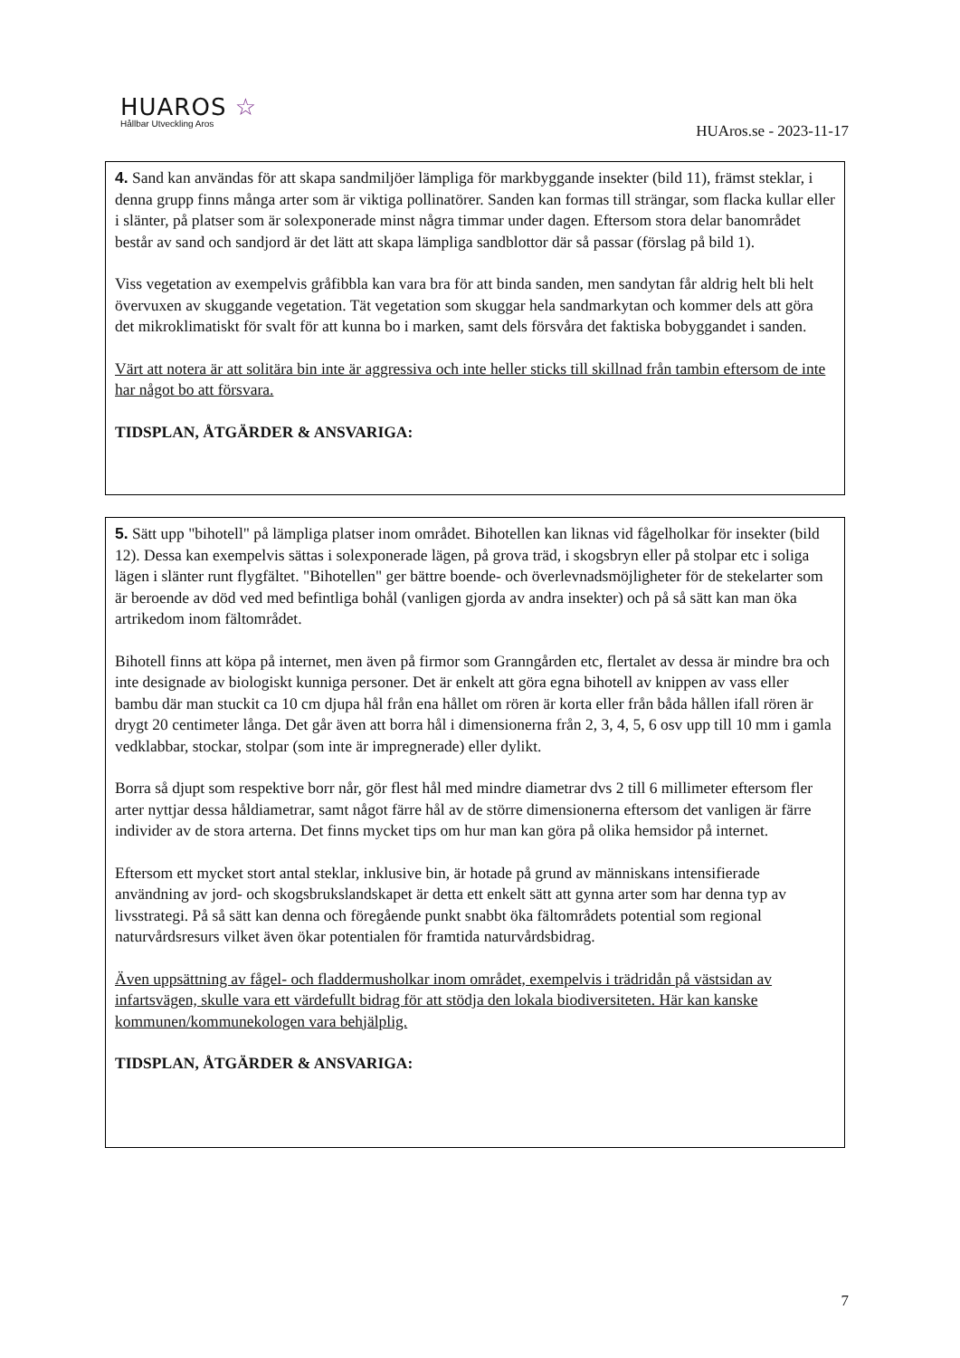HUAROS ☆
Hållbar Utveckling Aros
HUAros.se - 2023-11-17
4. Sand kan användas för att skapa sandmiljöer lämpliga för markbyggande insekter (bild 11), främst steklar, i denna grupp finns många arter som är viktiga pollinatörer. Sanden kan formas till strängar, som flacka kullar eller i slänter, på platser som är solexponerade minst några timmar under dagen. Eftersom stora delar banområdet består av sand och sandjord är det lätt att skapa lämpliga sandblottor där så passar (förslag på bild 1).
Viss vegetation av exempelvis gråfibbla kan vara bra för att binda sanden, men sandytan får aldrig helt bli helt övervuxen av skuggande vegetation. Tät vegetation som skuggar hela sandmarkytan och kommer dels att göra det mikroklimatiskt för svalt för att kunna bo i marken, samt dels försvåra det faktiska bobyggandet i sanden.
Värt att notera är att solitära bin inte är aggressiva och inte heller sticks till skillnad från tambin eftersom de inte har något bo att försvara.
TIDSPLAN, ÅTGÄRDER & ANSVARIGA:
5. Sätt upp "bihotell" på lämpliga platser inom området. Bihotellen kan liknas vid fågelholkar för insekter (bild 12). Dessa kan exempelvis sättas i solexponerade lägen, på grova träd, i skogsbryn eller på stolpar etc i soliga lägen i slänter runt flygfältet. "Bihotellen" ger bättre boende- och överlevnadsmöjligheter för de stekelarter som är beroende av död ved med befintliga bohål (vanligen gjorda av andra insekter) och på så sätt kan man öka artrikedom inom fältområdet.
Bihotell finns att köpa på internet, men även på firmor som Granngården etc, flertalet av dessa är mindre bra och inte designade av biologiskt kunniga personer. Det är enkelt att göra egna bihotell av knippen av vass eller bambu där man stuckit ca 10 cm djupa hål från ena hållet om rören är korta eller från båda hållen ifall rören är drygt 20 centimeter långa. Det går även att borra hål i dimensionerna från 2, 3, 4, 5, 6 osv upp till 10 mm i gamla vedklabbar, stockar, stolpar (som inte är impregnerade) eller dylikt.
Borra så djupt som respektive borr når, gör flest hål med mindre diametrar dvs 2 till 6 millimeter eftersom fler arter nyttjar dessa håldiametrar, samt något färre hål av de större dimensionerna eftersom det vanligen är färre individer av de stora arterna. Det finns mycket tips om hur man kan göra på olika hemsidor på internet.
Eftersom ett mycket stort antal steklar, inklusive bin, är hotade på grund av människans intensifierade användning av jord- och skogsbrukslandskapet är detta ett enkelt sätt att gynna arter som har denna typ av livsstrategi. På så sätt kan denna och föregående punkt snabbt öka fältområdets potential som regional naturvårdsresurs vilket även ökar potentialen för framtida naturvårdsbidrag.
Även uppsättning av fågel- och fladdermusholkar inom området, exempelvis i trädridån på västsidan av infartsvägen, skulle vara ett värdefullt bidrag för att stödja den lokala biodiversiteten. Här kan kanske kommunen/kommunekologen vara behjälplig.
TIDSPLAN, ÅTGÄRDER & ANSVARIGA:
7